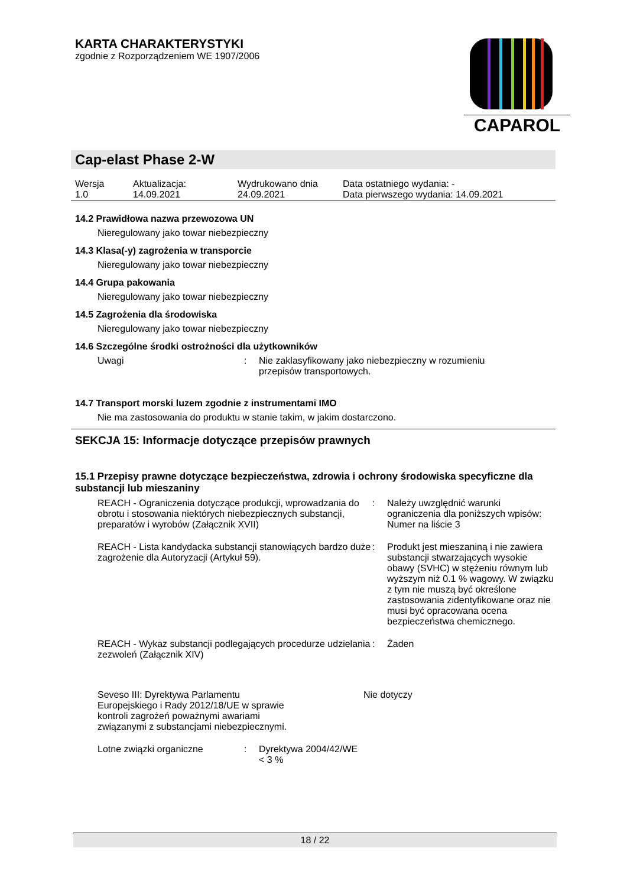KARTA CHARAKTERYSTYKI
zgodnie z Rozporządzeniem WE 1907/2006
CAPAROL
Cap-elast Phase 2-W
| Wersja 1.0 | Aktualizacja: 14.09.2021 | Wydrukowano dnia 24.09.2021 | Data ostatniego wydania: - Data pierwszego wydania: 14.09.2021 |
14.2 Prawidłowa nazwa przewozowa UN
Nieregulowany jako towar niebezpieczny
14.3 Klasa(-y) zagrożenia w transporcie
Nieregulowany jako towar niebezpieczny
14.4 Grupa pakowania
Nieregulowany jako towar niebezpieczny
14.5 Zagrożenia dla środowiska
Nieregulowany jako towar niebezpieczny
14.6 Szczególne środki ostrożności dla użytkowników
| Uwagi | : | Nie zaklasyfikowany jako niebezpieczny w rozumieniu przepisów transportowych. |
14.7 Transport morski luzem zgodnie z instrumentami IMO
Nie ma zastosowania do produktu w stanie takim, w jakim dostarczono.
SEKCJA 15: Informacje dotyczące przepisów prawnych
15.1 Przepisy prawne dotyczące bezpieczeństwa, zdrowia i ochrony środowiska specyficzne dla substancji lub mieszaniny
| REACH - Ograniczenia dotyczące produkcji, wprowadzania do obrotu i stosowania niektórych niebezpiecznych substancji, preparatów i wyrobów (Załącznik XVII) | : | Należy uwzględnić warunki ograniczenia dla poniższych wpisów: Numer na liście 3 |
| REACH - Lista kandydacka substancji stanowiących bardzo duże zagrożenie dla Autoryzacji (Artykuł 59). | : | Produkt jest mieszaniną i nie zawiera substancji stwarzających wysokie obawy (SVHC) w stężeniu równym lub wyższym niż 0.1 % wagowy. W związku z tym nie muszą być określone zastosowania zidentyfikowane oraz nie musi być opracowana ocena bezpieczeństwa chemicznego. |
| REACH - Wykaz substancji podlegających procedurze udzielania zezwoleń (Załącznik XIV) | : | Żaden |
| Seveso III: Dyrektywa Parlamentu Europejskiego i Rady 2012/18/UE w sprawie kontroli zagrożeń poważnymi awariami związanymi z substancjami niebezpiecznymi. | Nie dotyczy |
| Lotne związki organiczne | : | Dyrektywa 2004/42/WE < 3 % |
18 / 22